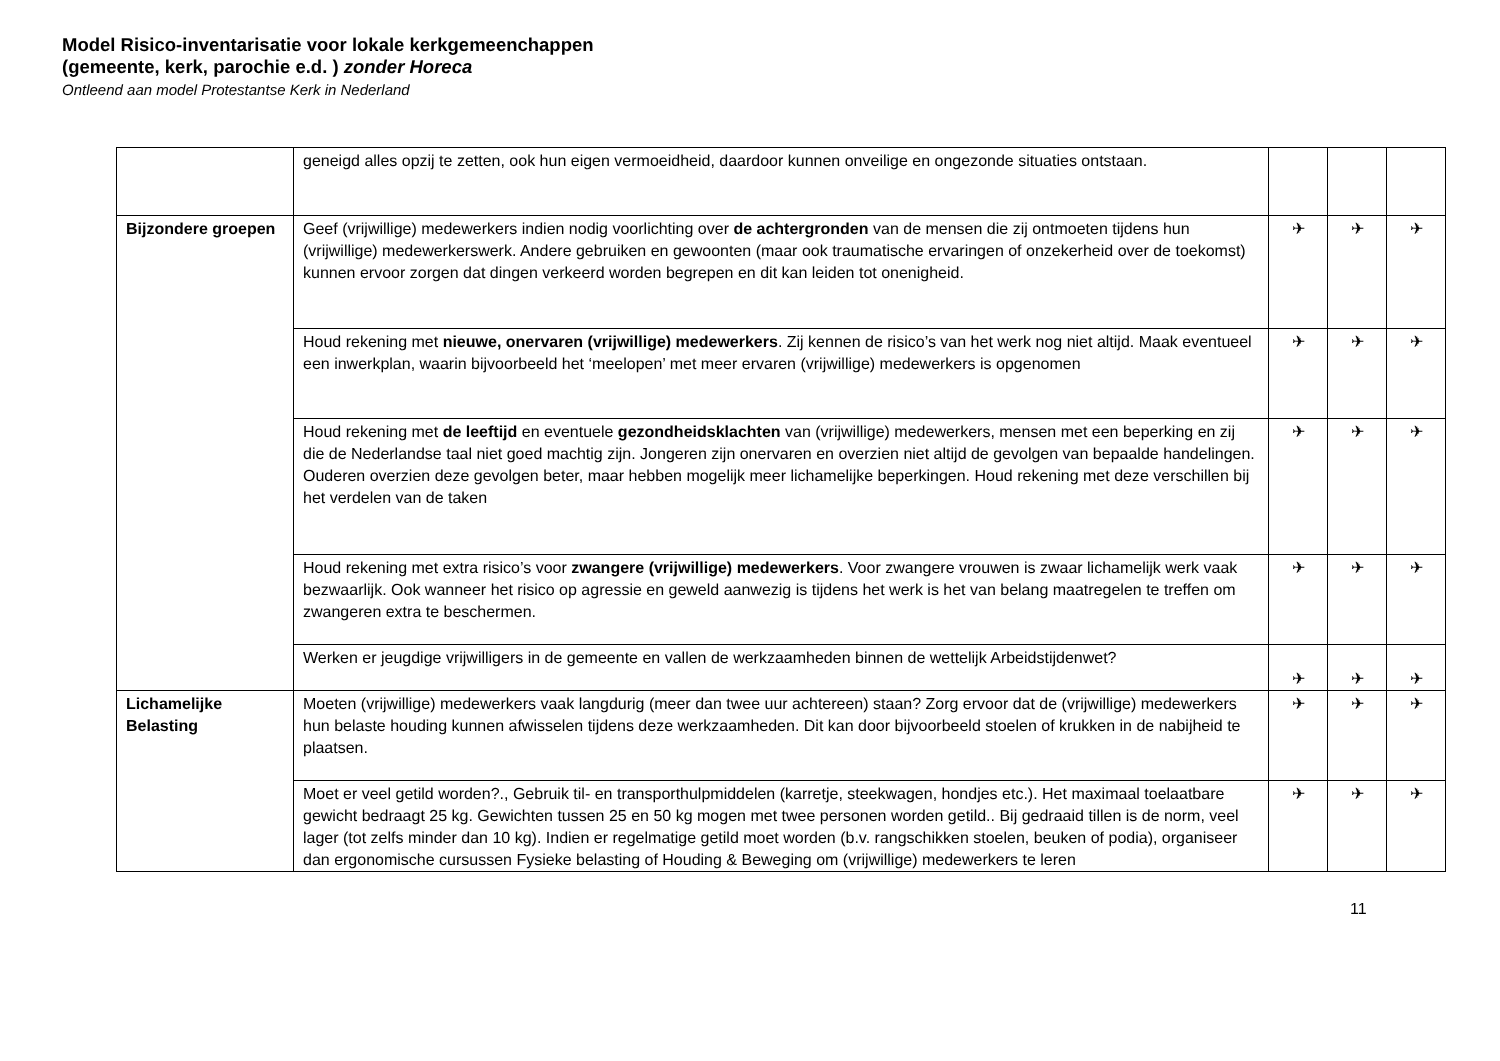Model Risico-inventarisatie voor lokale kerkgemeenchappen (gemeente, kerk, parochie e.d. ) zonder Horeca
Ontleend aan model Protestantse Kerk in Nederland
| | geneigd alles opzij te zetten, ook hun eigen vermoeidheid, daardoor kunnen onveilige en ongezonde situaties ontstaan. | | | |
| Bijzondere groepen | Geef (vrijwillige) medewerkers indien nodig voorlichting over de achtergronden van de mensen die zij ontmoeten tijdens hun (vrijwillige) medewerkerswerk. Andere gebruiken en gewoonten (maar ook traumatische ervaringen of onzekerheid over de toekomst) kunnen ervoor zorgen dat dingen verkeerd worden begrepen en dit kan leiden tot onenigheid. | ✈ | ✈ | ✈ |
| | Houd rekening met nieuwe, onervaren (vrijwillige) medewerkers . Zij kennen de risico’s van het werk nog niet altijd. Maak eventueel een inwerkplan, waarin bijvoorbeeld het ‘meelopen’ met meer ervaren (vrijwillige) medewerkers is opgenomen | ✈ | ✈ | ✈ |
| | Houd rekening met de leeftijd en eventuele gezondheidsklachten van (vrijwillige) medewerkers, mensen met een beperking en zij die de Nederlandse taal niet goed machtig zijn. Jongeren zijn onervaren en overzien niet altijd de gevolgen van bepaalde handelingen. Ouderen overzien deze gevolgen beter, maar hebben mogelijk meer lichamelijke beperkingen. Houd rekening met deze verschillen bij het verdelen van de taken | ✈ | ✈ | ✈ |
| | Houd rekening met extra risico’s voor zwangere (vrijwillige) medewerkers . Voor zwangere vrouwen is zwaar lichamelijk werk vaak bezwaarlijk. Ook wanneer het risico op agressie en geweld aanwezig is tijdens het werk is het van belang maatregelen te treffen om zwangeren extra te beschermen. | ✈ | ✈ | ✈ |
| | Werken er jeugdige vrijwilligers in de gemeente en vallen de werkzaamheden binnen de wettelijk Arbeidstijdenwet? | ✈ | ✈ | ✈ |
| Lichamelijke Belasting | Moeten (vrijwillige) medewerkers vaak langdurig (meer dan twee uur achtereen) staan? Zorg ervoor dat de (vrijwillige) medewerkers hun belaste houding kunnen afwisselen tijdens deze werkzaamheden. Dit kan door bijvoorbeeld stoelen of krukken in de nabijheid te plaatsen. | ✈ | ✈ | ✈ |
| | Moet er veel getild worden?., Gebruik til- en transporthulpmiddelen (karretje, steekwagen, hondjes etc.). Het maximaal toelaatbare gewicht bedraagt 25 kg. Gewichten tussen 25 en 50 kg mogen met twee personen worden getild.. Bij gedraaid tillen is de norm, veel lager (tot zelfs minder dan 10 kg). Indien er regelmatige getild moet worden (b.v. rangschikken stoelen, beuken of podia), organiseer dan ergonomische cursussen Fysieke belasting of Houding & Beweging om (vrijwillige) medewerkers te leren | ✈ | ✈ | ✈ |
11